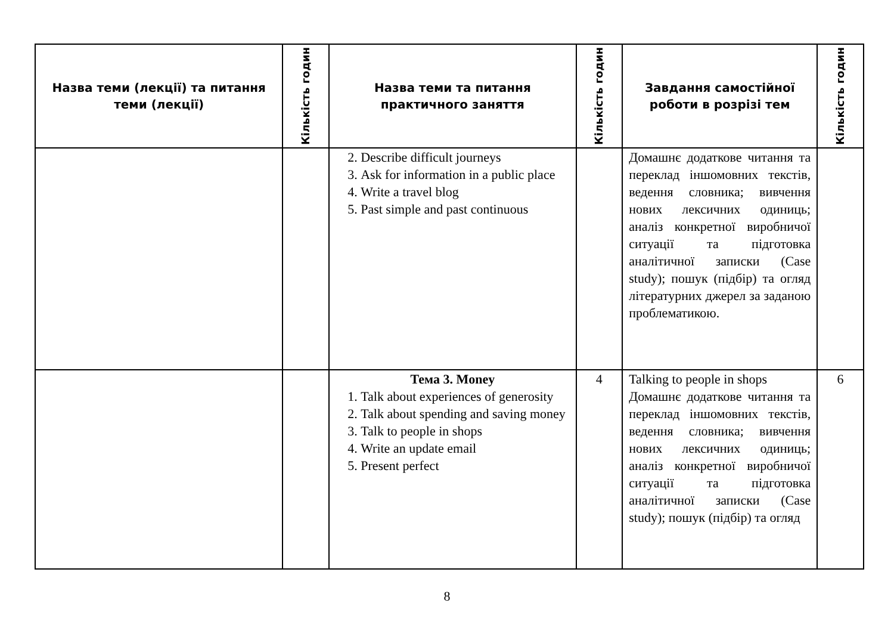| Назва теми (лекції) та питання теми (лекції) | Кількість годин | Назва теми та питання практичного заняття | Кількість годин | Завдання самостійної роботи в розрізі тем | Кількість годин |
| --- | --- | --- | --- | --- | --- |
| | | 2. Describe difficult journeys 3. Ask for information in a public place 4. Write a travel blog 5. Past simple and past continuous | | Домашнє додаткове читання та переклад іншомовних текстів, ведення словника; вивчення нових лексичних одиниць; аналіз конкретної виробничої ситуації та підготовка аналітичної записки (Case study); пошук (підбір) та огляд літературних джерел за заданою проблематикою. | |
| | | Тема 3. Money 1. Talk about experiences of generosity 2. Talk about spending and saving money 3. Talk to people in shops 4. Write an update email 5. Present perfect | 4 | Talking to people in shops Домашнє додаткове читання та переклад іншомовних текстів, ведення словника; вивчення нових лексичних одиниць; аналіз конкретної виробничої ситуації та підготовка аналітичної записки (Case study); пошук (підбір) та огляд | 6 |
8